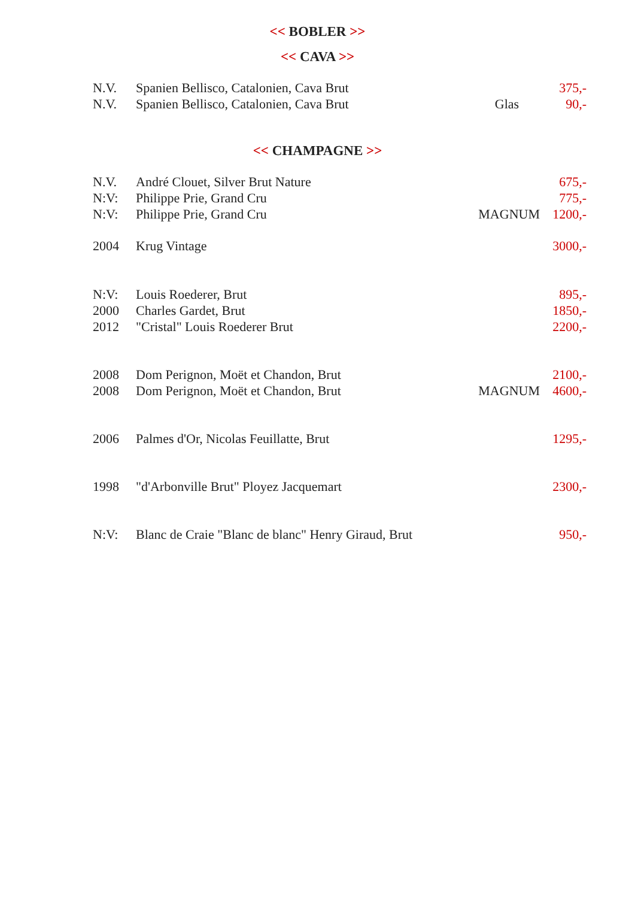<< BOBLER >>
<< CAVA >>
| N.V. | Spanien Bellisco, Catalonien, Cava Brut | | 375,- |
| N.V. | Spanien Bellisco, Catalonien, Cava Brut | Glas | 90,- |
<< CHAMPAGNE >>
| N.V. | André Clouet, Silver Brut Nature | | 675,- |
| N:V: | Philippe Prie, Grand Cru | | 775,- |
| N:V: | Philippe Prie, Grand Cru | MAGNUM | 1200,- |
| 2004 | Krug Vintage | | 3000,- |
| N:V: | Louis Roederer, Brut | | 895,- |
| 2000 | Charles Gardet, Brut | | 1850,- |
| 2012 | "Cristal" Louis Roederer Brut | | 2200,- |
| 2008 | Dom Perignon, Moët et Chandon, Brut | | 2100,- |
| 2008 | Dom Perignon, Moët et Chandon, Brut | MAGNUM | 4600,- |
| 2006 | Palmes d'Or, Nicolas Feuillatte, Brut | | 1295,- |
| 1998 | "d'Arbonville Brut" Ployez Jacquemart | | 2300,- |
| N:V: | Blanc de Craie "Blanc de blanc" Henry Giraud, Brut | | 950,- |